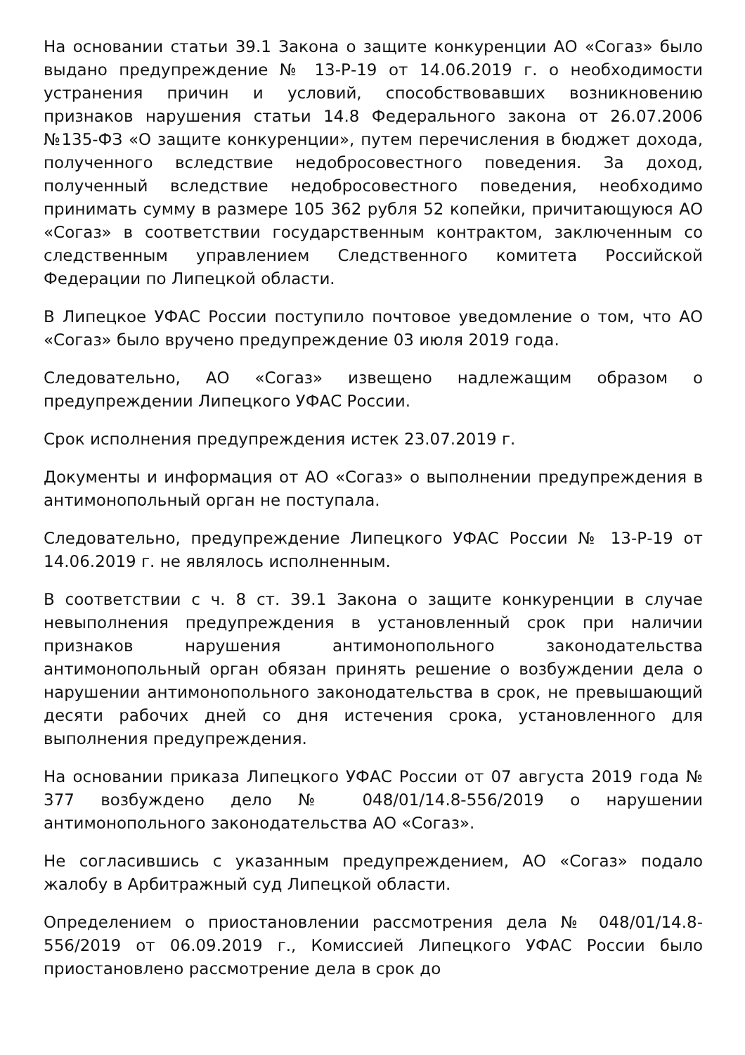На основании статьи 39.1 Закона о защите конкуренции АО «Согаз» было выдано предупреждение № 13-Р-19 от 14.06.2019 г. о необходимости устранения причин и условий, способствовавших возникновению признаков нарушения статьи 14.8 Федерального закона от 26.07.2006 №135-ФЗ «О защите конкуренции», путем перечисления в бюджет дохода, полученного вследствие недобросовестного поведения. За доход, полученный вследствие недобросовестного поведения, необходимо принимать сумму в размере 105 362 рубля 52 копейки, причитающуюся АО «Согаз» в соответствии государственным контрактом, заключенным со следственным управлением Следственного комитета Российской Федерации по Липецкой области.
В Липецкое УФАС России поступило почтовое уведомление о том, что АО «Согаз» было вручено предупреждение 03 июля 2019 года.
Следовательно, АО «Согаз» извещено надлежащим образом о предупреждении Липецкого УФАС России.
Срок исполнения предупреждения истек 23.07.2019 г.
Документы и информация от АО «Согаз» о выполнении предупреждения в антимонопольный орган не поступала.
Следовательно, предупреждение Липецкого УФАС России № 13-Р-19 от 14.06.2019 г. не являлось исполненным.
В соответствии с ч. 8 ст. 39.1 Закона о защите конкуренции в случае невыполнения предупреждения в установленный срок при наличии признаков нарушения антимонопольного законодательства антимонопольный орган обязан принять решение о возбуждении дела о нарушении антимонопольного законодательства в срок, не превышающий десяти рабочих дней со дня истечения срока, установленного для выполнения предупреждения.
На основании приказа Липецкого УФАС России от 07 августа 2019 года № 377 возбуждено дело № 048/01/14.8-556/2019 о нарушении антимонопольного законодательства АО «Согаз».
Не согласившись с указанным предупреждением, АО «Согаз» подало жалобу в Арбитражный суд Липецкой области.
Определением о приостановлении рассмотрения дела № 048/01/14.8-556/2019 от 06.09.2019 г., Комиссией Липецкого УФАС России было приостановлено рассмотрение дела в срок до